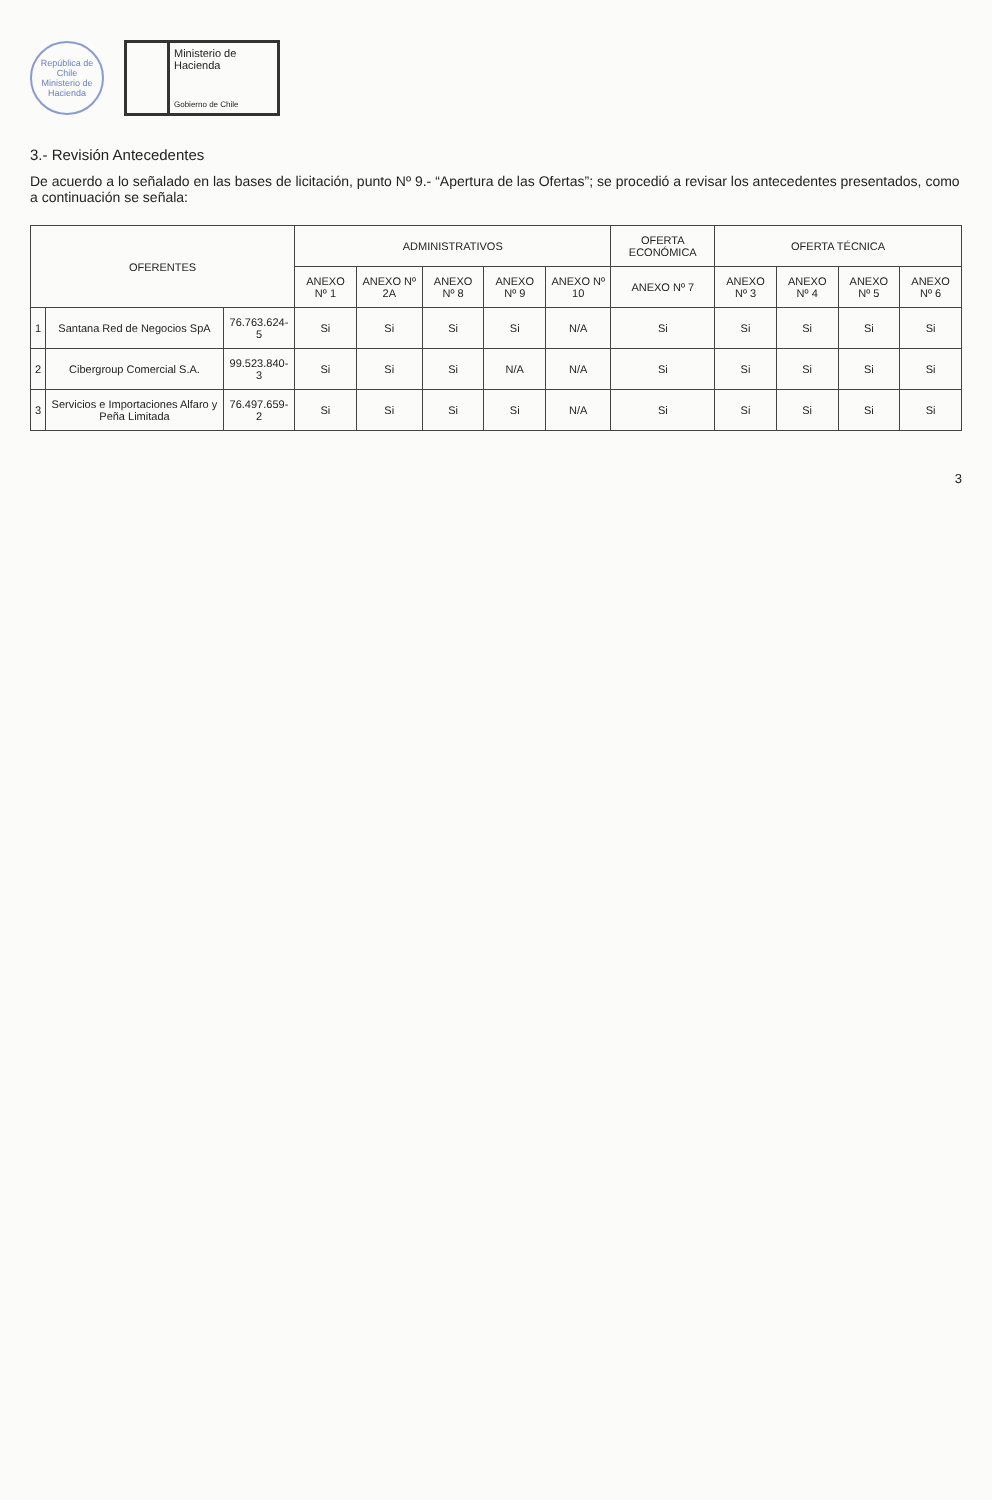República de Chile
Ministerio de Hacienda
Ministerio de
Hacienda
Gobierno de Chile
3.- Revisión Antecedentes
De acuerdo a lo señalado en las bases de licitación, punto Nº 9.- “Apertura de las Ofertas”; se procedió a revisar los antecedentes presentados, como a continuación se señala:
| OFERENTES | | | ADMINISTRATIVOS | | | | | OFERTA ECONÓMICA | OFERTA TÉCNICA | | | |
| --- | --- | --- | --- | --- | --- | --- | --- | --- | --- | --- | --- | --- |
| | | | ANEXO Nº 1 | ANEXO Nº 2A | ANEXO Nº 8 | ANEXO Nº 9 | ANEXO Nº 10 | ANEXO Nº 7 | ANEXO Nº 3 | ANEXO Nº 4 | ANEXO Nº 5 | ANEXO Nº 6 |
| 1 | Santana Red de Negocios SpA | 76.763.624-5 | Si | Si | Si | Si | N/A | Si | Si | Si | Si | Si |
| 2 | Cibergroup Comercial S.A. | 99.523.840-3 | Si | Si | Si | N/A | N/A | Si | Si | Si | Si | Si |
| 3 | Servicios e Importaciones Alfaro y Peña Limitada | 76.497.659-2 | Si | Si | Si | Si | N/A | Si | Si | Si | Si | Si |
3